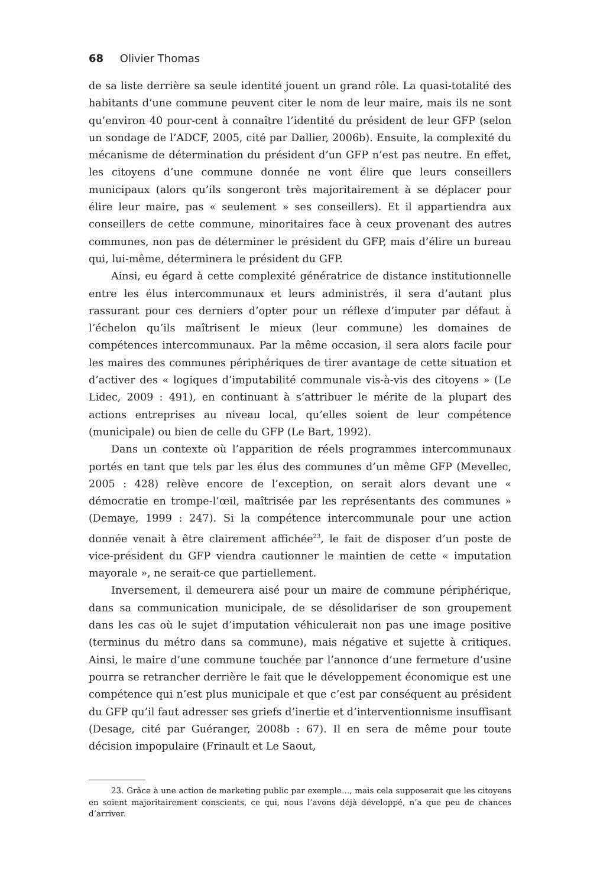68 Olivier Thomas
de sa liste derrière sa seule identité jouent un grand rôle. La quasi-totalité des habitants d’une commune peuvent citer le nom de leur maire, mais ils ne sont qu’environ 40 pour-cent à connaître l’identité du président de leur GFP (selon un sondage de l’ADCF, 2005, cité par Dallier, 2006b). Ensuite, la complexité du mécanisme de détermination du président d’un GFP n’est pas neutre. En effet, les citoyens d’une commune donnée ne vont élire que leurs conseillers municipaux (alors qu’ils songeront très majoritairement à se déplacer pour élire leur maire, pas « seulement » ses conseillers). Et il appartiendra aux conseillers de cette commune, minoritaires face à ceux provenant des autres communes, non pas de déterminer le président du GFP, mais d’élire un bureau qui, lui-même, déterminera le président du GFP.
Ainsi, eu égard à cette complexité génératrice de distance institutionnelle entre les élus intercommunaux et leurs administrés, il sera d’autant plus rassurant pour ces derniers d’opter pour un réflexe d’imputer par défaut à l’échelon qu’ils maîtrisent le mieux (leur commune) les domaines de compétences intercommunaux. Par la même occasion, il sera alors facile pour les maires des communes périphériques de tirer avantage de cette situation et d’activer des « logiques d’imputabilité communale vis-à-vis des citoyens » (Le Lidec, 2009 : 491), en continuant à s’attribuer le mérite de la plupart des actions entreprises au niveau local, qu’elles soient de leur compétence (municipale) ou bien de celle du GFP (Le Bart, 1992).
Dans un contexte où l’apparition de réels programmes intercommunaux portés en tant que tels par les élus des communes d’un même GFP (Mevellec, 2005 : 428) relève encore de l’exception, on serait alors devant une « démocratie en trompe-l’œil, maîtrisée par les représentants des communes » (Demaye, 1999 : 247). Si la compétence intercommunale pour une action donnée venait à être clairement affichée<sup>23</sup>, le fait de disposer d’un poste de vice-président du GFP viendra cautionner le maintien de cette « imputation mayorale », ne serait-ce que partiellement.
Inversement, il demeurera aisé pour un maire de commune périphérique, dans sa communication municipale, de se désolidariser de son groupement dans les cas où le sujet d’imputation véhiculerait non pas une image positive (terminus du métro dans sa commune), mais négative et sujette à critiques. Ainsi, le maire d’une commune touchée par l’annonce d’une fermeture d’usine pourra se retrancher derrière le fait que le développement économique est une compétence qui n’est plus municipale et que c’est par conséquent au président du GFP qu’il faut adresser ses griefs d’inertie et d’interventionnisme insuffisant (Desage, cité par Guéranger, 2008b : 67). Il en sera de même pour toute décision impopulaire (Frinault et Le Saout,
23. Grâce à une action de marketing public par exemple…, mais cela supposerait que les citoyens en soient majoritairement conscients, ce qui, nous l’avons déjà développé, n’a que peu de chances d’arriver.